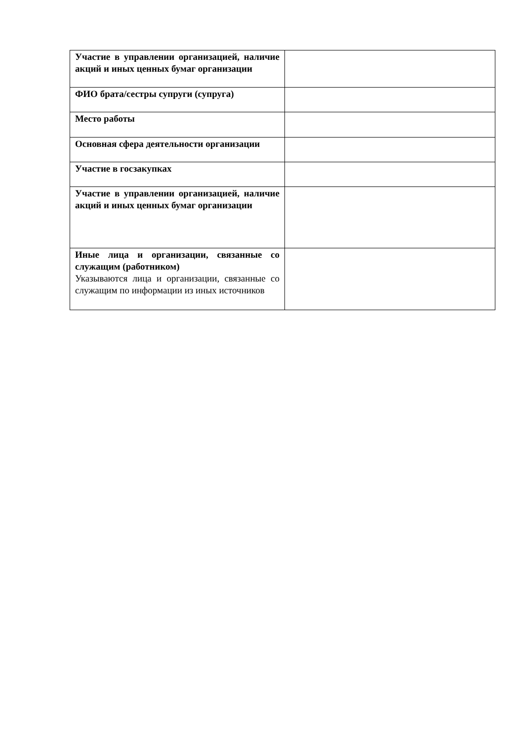| Участие в управлении организацией, наличие акций и иных ценных бумаг организации | |
| ФИО брата/сестры супруги (супруга) | |
| Место работы | |
| Основная сфера деятельности организации | |
| Участие в госзакупках | |
| Участие в управлении организацией, наличие акций и иных ценных бумаг организации | |
| Иные лица и организации, связанные со служащим (работником) Указываются лица и организации, связанные со служащим по информации из иных источников | |